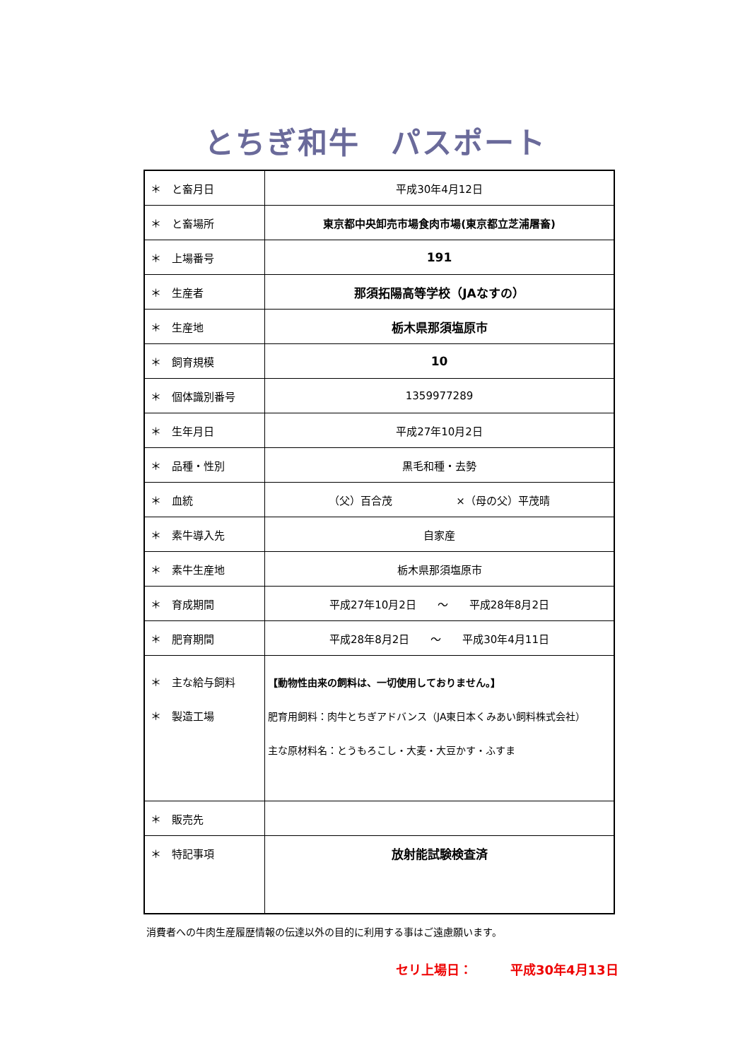とちぎ和牛　パスポート
| ＊ と畜月日 | 平成30年4月12日 |
| ＊ と畜場所 | 東京都中央卸売市場食肉市場(東京都立芝浦屠畜) |
| ＊ 上場番号 | 191 |
| ＊ 生産者 | 那須拓陽高等学校（JAなすの） |
| ＊ 生産地 | 栃木県那須塩原市 |
| ＊ 飼育規模 | 10 |
| ＊ 個体識別番号 | 1359977289 |
| ＊ 生年月日 | 平成27年10月2日 |
| ＊ 品種・性別 | 黒毛和種・去勢 |
| ＊ 血統 | （父）百合茂 ×（母の父）平茂晴 |
| ＊ 素牛導入先 | 自家産 |
| ＊ 素牛生産地 | 栃木県那須塩原市 |
| ＊ 育成期間 | 平成27年10月2日 ～ 平成28年8月2日 |
| ＊ 肥育期間 | 平成28年8月2日 ～ 平成30年4月11日 |
| ＊ 主な給与飼料 ＊ 製造工場 | 【動物性由来の飼料は、一切使用しておりません。】 肥育用飼料：肉牛とちぎアドバンス（JA東日本くみあい飼料株式会社） 主な原材料名：とうもろこし・大麦・大豆かす・ふすま |
| ＊ 販売先 | |
| ＊ 特記事項 | 放射能試験検査済 |
消費者への牛肉生産履歴情報の伝達以外の目的に利用する事はご遠慮願います。
セリ上場日：　　　平成30年4月13日